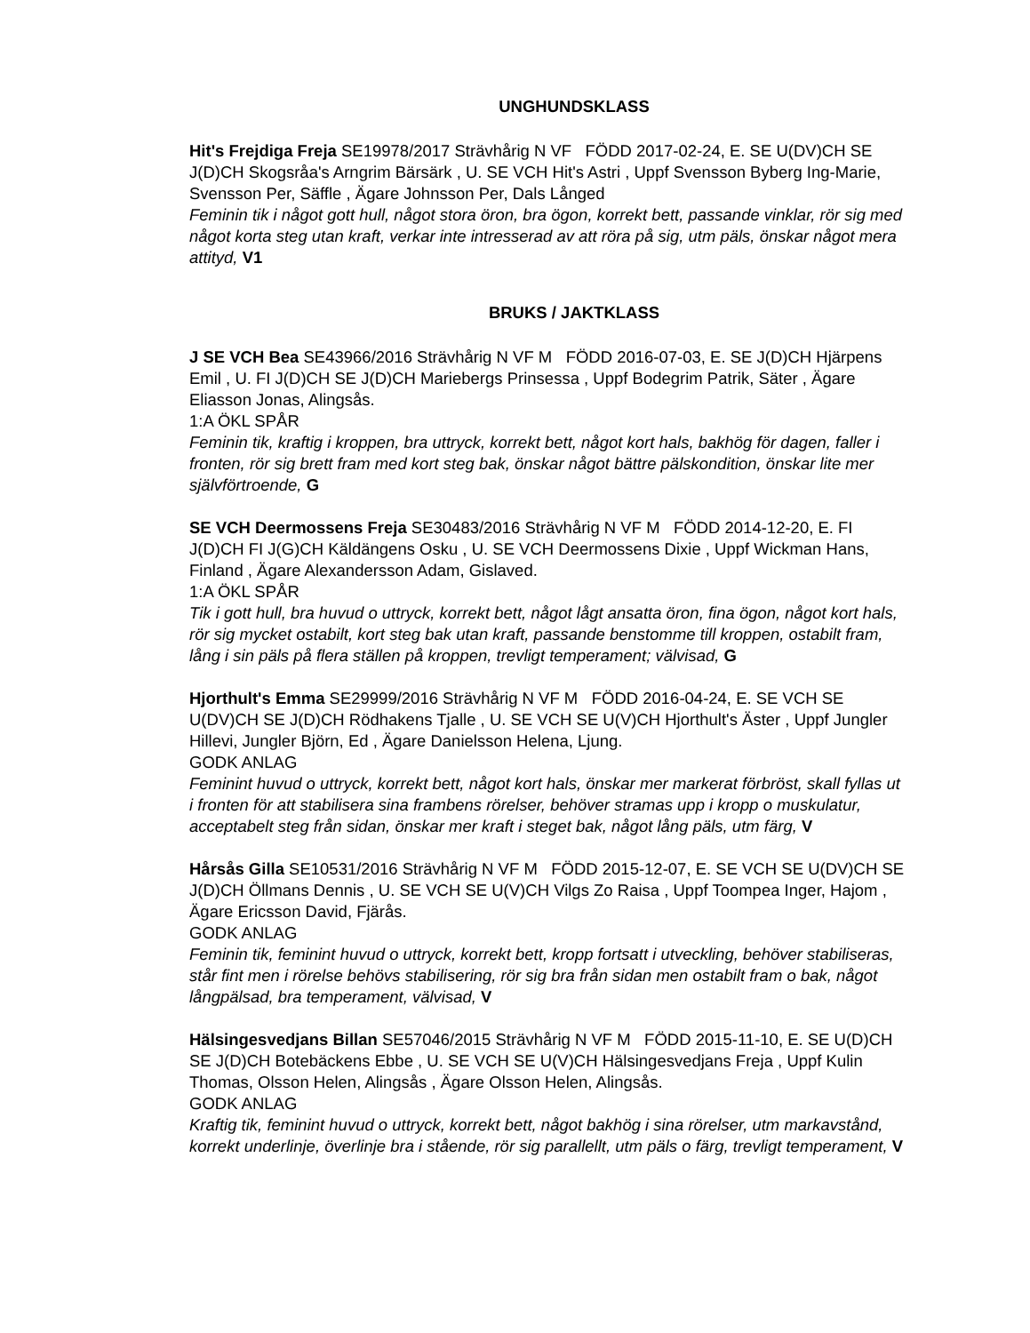UNGHUNDSKLASS
Hit's Frejdiga Freja SE19978/2017 Strävhårig N VF FÖDD 2017-02-24, E. SE U(DV)CH SE J(D)CH Skogsråa's Arngrim Bärsärk , U. SE VCH Hit's Astri , Uppf Svensson Byberg Ing-Marie, Svensson Per, Säffle , Ägare Johnsson Per, Dals Långed
Feminin tik i något gott hull, något stora öron, bra ögon, korrekt bett, passande vinklar, rör sig med något korta steg utan kraft, verkar inte intresserad av att röra på sig, utm päls, önskar något mera attityd, V1
BRUKS / JAKTKLASS
J SE VCH Bea SE43966/2016 Strävhårig N VF M FÖDD 2016-07-03, E. SE J(D)CH Hjärpens Emil , U. FI J(D)CH SE J(D)CH Mariebergs Prinsessa , Uppf Bodegrim Patrik, Säter , Ägare Eliasson Jonas, Alingsås.
1:A ÖKL SPÅR
Feminin tik, kraftig i kroppen, bra uttryck, korrekt bett, något kort hals, bakhög för dagen, faller i fronten, rör sig brett fram med kort steg bak, önskar något bättre pälskondition, önskar lite mer självförtroende, G
SE VCH Deermossens Freja SE30483/2016 Strävhårig N VF M FÖDD 2014-12-20, E. FI J(D)CH FI J(G)CH Käldängens Osku , U. SE VCH Deermossens Dixie , Uppf Wickman Hans, Finland , Ägare Alexandersson Adam, Gislaved.
1:A ÖKL SPÅR
Tik i gott hull, bra huvud o uttryck, korrekt bett, något lågt ansatta öron, fina ögon, något kort hals, rör sig mycket ostabilt, kort steg bak utan kraft, passande benstomme till kroppen, ostabilt fram, lång i sin päls på flera ställen på kroppen, trevligt temperament; välvisad, G
Hjorthult's Emma SE29999/2016 Strävhårig N VF M FÖDD 2016-04-24, E. SE VCH SE U(DV)CH SE J(D)CH Rödhakens Tjalle , U. SE VCH SE U(V)CH Hjorthult's Äster , Uppf Jungler Hillevi, Jungler Björn, Ed , Ägare Danielsson Helena, Ljung.
GODK ANLAG
Feminint huvud o uttryck, korrekt bett, något kort hals, önskar mer markerat förbröst, skall fyllas ut i fronten för att stabilisera sina frambens rörelser, behöver stramas upp i kropp o muskulatur, acceptabelt steg från sidan, önskar mer kraft i steget bak, något lång päls, utm färg, V
Hårsås Gilla SE10531/2016 Strävhårig N VF M FÖDD 2015-12-07, E. SE VCH SE U(DV)CH SE J(D)CH Öllmans Dennis , U. SE VCH SE U(V)CH Vilgs Zo Raisa , Uppf Toompea Inger, Hajom , Ägare Ericsson David, Fjärås.
GODK ANLAG
Feminin tik, feminint huvud o uttryck, korrekt bett, kropp fortsatt i utveckling, behöver stabiliseras, står fint men i rörelse behövs stabilisering, rör sig bra från sidan men ostabilt fram o bak, något långpälsad, bra temperament, välvisad, V
Hälsingesvedjans Billan SE57046/2015 Strävhårig N VF M FÖDD 2015-11-10, E. SE U(D)CH SE J(D)CH Botebäckens Ebbe , U. SE VCH SE U(V)CH Hälsingesvedjans Freja , Uppf Kulin Thomas, Olsson Helen, Alingsås , Ägare Olsson Helen, Alingsås.
GODK ANLAG
Kraftig tik, feminint huvud o uttryck, korrekt bett, något bakhög i sina rörelser, utm markavstånd, korrekt underlinje, överlinje bra i stående, rör sig parallellt, utm päls o färg, trevligt temperament, V